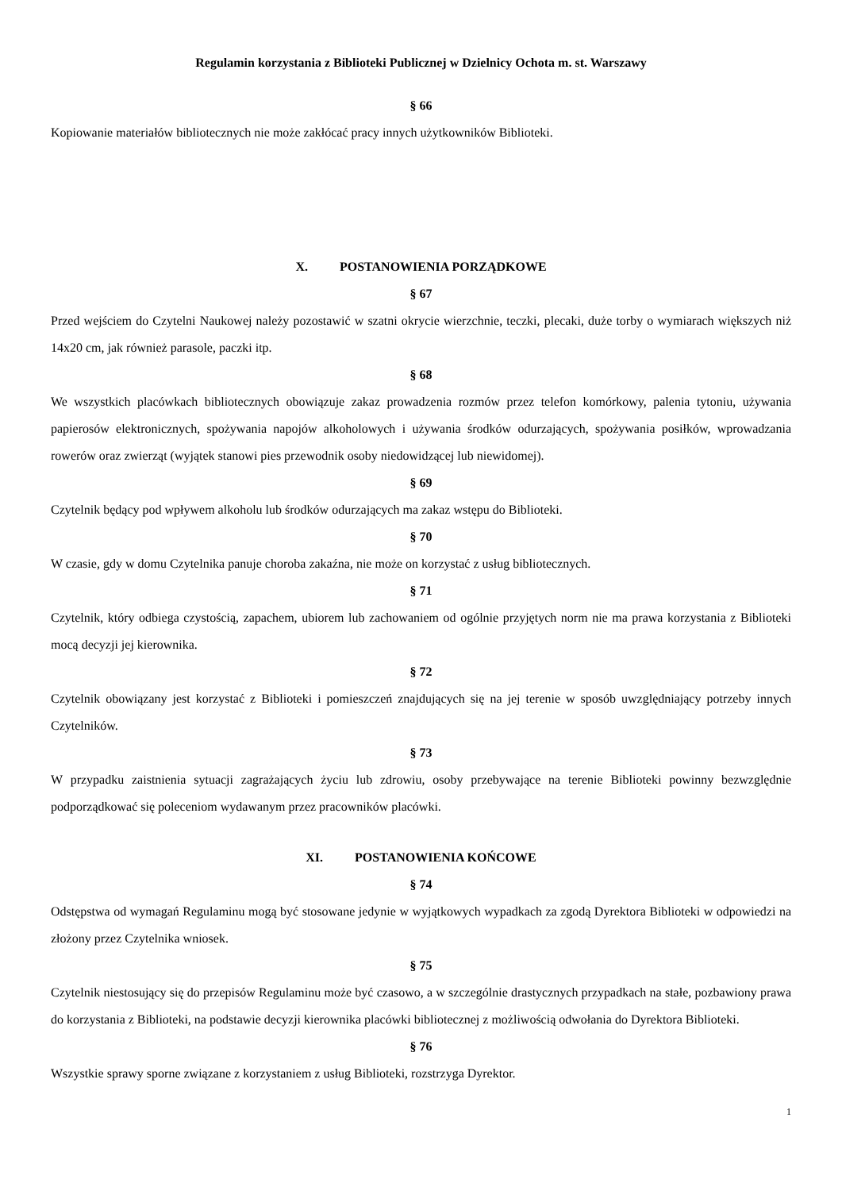Regulamin korzystania z Biblioteki Publicznej w Dzielnicy Ochota m. st. Warszawy
§ 66
Kopiowanie materiałów bibliotecznych nie może zakłócać pracy innych użytkowników Biblioteki.
X. POSTANOWIENIA PORZĄDKOWE
§ 67
Przed wejściem do Czytelni Naukowej należy pozostawić w szatni okrycie wierzchnie, teczki, plecaki, duże torby o wymiarach większych niż 14x20 cm, jak również parasole, paczki itp.
§ 68
We wszystkich placówkach bibliotecznych obowiązuje zakaz prowadzenia rozmów przez telefon komórkowy, palenia tytoniu, używania papierosów elektronicznych, spożywania napojów alkoholowych i używania środków odurzających, spożywania posiłków, wprowadzania rowerów oraz zwierząt (wyjątek stanowi pies przewodnik osoby niedowidzącej lub niewidomej).
§ 69
Czytelnik będący pod wpływem alkoholu lub środków odurzających ma zakaz wstępu do Biblioteki.
§ 70
W czasie, gdy w domu Czytelnika panuje choroba zakaźna, nie może on korzystać z usług bibliotecznych.
§ 71
Czytelnik, który odbiega czystością, zapachem, ubiorem lub zachowaniem od ogólnie przyjętych norm nie ma prawa korzystania z Biblioteki mocą decyzji jej kierownika.
§ 72
Czytelnik obowiązany jest korzystać z Biblioteki i pomieszczeń znajdujących się na jej terenie w sposób uwzględniający potrzeby innych Czytelników.
§ 73
W przypadku zaistnienia sytuacji zagrażających życiu lub zdrowiu, osoby przebywające na terenie Biblioteki powinny bezwzględnie podporządkować się poleceniom wydawanym przez pracowników placówki.
XI. POSTANOWIENIA KOŃCOWE
§ 74
Odstępstwa od wymagań Regulaminu mogą być stosowane jedynie w wyjątkowych wypadkach za zgodą Dyrektora Biblioteki w odpowiedzi na złożony przez Czytelnika wniosek.
§ 75
Czytelnik niestosujący się do przepisów Regulaminu może być czasowo, a w szczególnie drastycznych przypadkach na stałe, pozbawiony prawa do korzystania z Biblioteki, na podstawie decyzji kierownika placówki bibliotecznej z możliwością odwołania do Dyrektora Biblioteki.
§ 76
Wszystkie sprawy sporne związane z korzystaniem z usług Biblioteki, rozstrzyga Dyrektor.
1